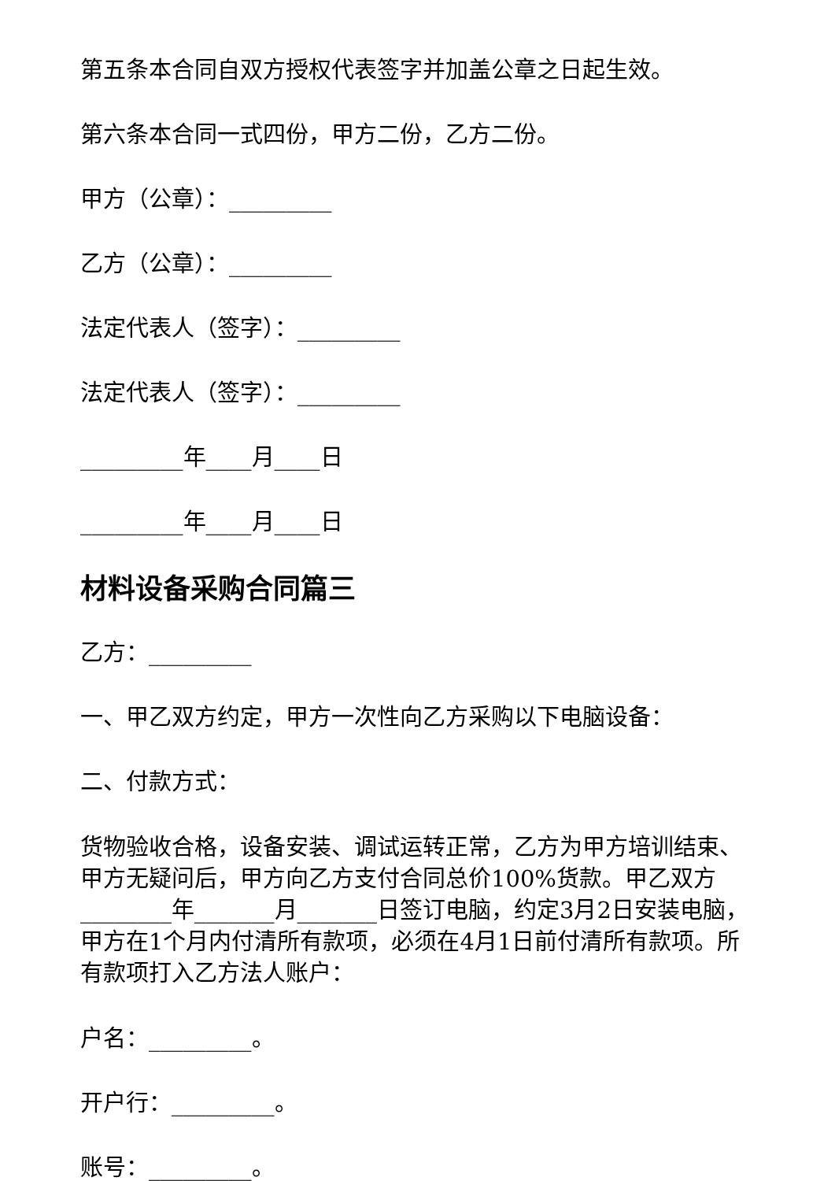第五条本合同自双方授权代表签字并加盖公章之日起生效。
第六条本合同一式四份，甲方二份，乙方二份。
甲方（公章）：_________
乙方（公章）：_________
法定代表人（签字）：_________
法定代表人（签字）：_________
_________年____月____日
_________年____月____日
材料设备采购合同篇三
乙方：_________
一、甲乙双方约定，甲方一次性向乙方采购以下电脑设备：
二、付款方式：
货物验收合格，设备安装、调试运转正常，乙方为甲方培训结束、甲方无疑问后，甲方向乙方支付合同总价100%货款。甲乙双方________年_______月_______日签订电脑，约定3月2日安装电脑，甲方在1个月内付清所有款项，必须在4月1日前付清所有款项。所有款项打入乙方法人账户：
户名：_________。
开户行：_________。
账号：_________。